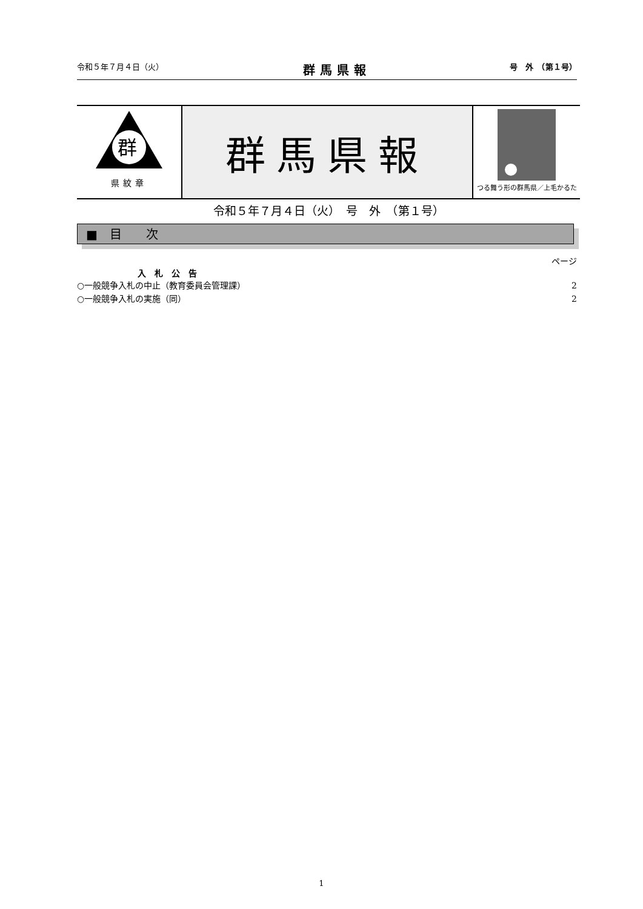令和５年７月４日（火） 群馬県報 号　外　（第１号）
群
県紋章
群馬県報
つる舞う形の群馬県／上毛かるた
令和５年７月４日（火）　号　外　（第１号）
■　目　　次
ページ
入　札　公　告
○一般競争入札の中止（教育委員会管理課） 2
○一般競争入札の実施（同） 2
1